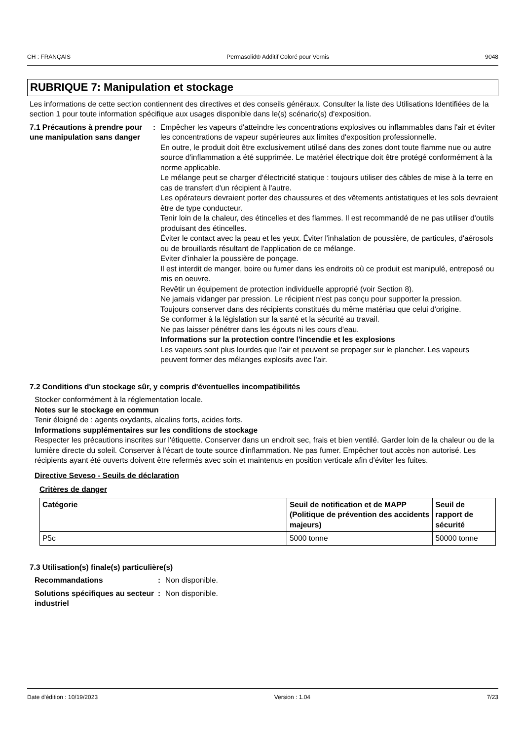CH : FRANÇAIS Permasolid® Additif Coloré pour Vernis 9048
RUBRIQUE 7: Manipulation et stockage
Les informations de cette section contiennent des directives et des conseils généraux. Consulter la liste des Utilisations Identifiées de la section 1 pour toute information spécifique aux usages disponible dans le(s) scénario(s) d'exposition.
7.1 Précautions à prendre pour une manipulation sans danger
: Empêcher les vapeurs d'atteindre les concentrations explosives ou inflammables dans l'air et éviter les concentrations de vapeur supérieures aux limites d'exposition professionnelle.
En outre, le produit doit être exclusivement utilisé dans des zones dont toute flamme nue ou autre source d'inflammation a été supprimée. Le matériel électrique doit être protégé conformément à la norme applicable.
Le mélange peut se charger d'électricité statique : toujours utiliser des câbles de mise à la terre en cas de transfert d'un récipient à l'autre.
Les opérateurs devraient porter des chaussures et des vêtements antistatiques et les sols devraient être de type conducteur.
Tenir loin de la chaleur, des étincelles et des flammes. Il est recommandé de ne pas utiliser d'outils produisant des étincelles.
Éviter le contact avec la peau et les yeux. Éviter l'inhalation de poussière, de particules, d'aérosols ou de brouillards résultant de l'application de ce mélange.
Eviter d'inhaler la poussière de ponçage.
Il est interdit de manger, boire ou fumer dans les endroits où ce produit est manipulé, entreposé ou mis en oeuvre.
Revêtir un équipement de protection individuelle approprié (voir Section 8).
Ne jamais vidanger par pression. Le récipient n'est pas conçu pour supporter la pression.
Toujours conserver dans des récipients constitués du même matériau que celui d'origine.
Se conformer à la législation sur la santé et la sécurité au travail.
Ne pas laisser pénétrer dans les égouts ni les cours d’eau.
Informations sur la protection contre l'incendie et les explosions
Les vapeurs sont plus lourdes que l'air et peuvent se propager sur le plancher. Les vapeurs peuvent former des mélanges explosifs avec l'air.
7.2 Conditions d'un stockage sûr, y compris d'éventuelles incompatibilités
Stocker conformément à la réglementation locale.
Notes sur le stockage en commun
Tenir éloigné de : agents oxydants, alcalins forts, acides forts.
Informations supplémentaires sur les conditions de stockage
Respecter les précautions inscrites sur l'étiquette. Conserver dans un endroit sec, frais et bien ventilé. Garder loin de la chaleur ou de la lumière directe du soleil. Conserver à l'écart de toute source d'inflammation. Ne pas fumer. Empêcher tout accès non autorisé. Les récipients ayant été ouverts doivent être refermés avec soin et maintenus en position verticale afin d'éviter les fuites.
Directive Seveso - Seuils de déclaration
Critères de danger
| Catégorie | Seuil de notification et de MAPP (Politique de prévention des accidents majeurs) | Seuil de rapport de sécurité |
| --- | --- | --- |
| P5c | 5000 tonne | 50000 tonne |
7.3 Utilisation(s) finale(s) particulière(s)
Recommandations : Non disponible.
Solutions spécifiques au secteur industriel
: Non disponible.
Date d'édition : 10/19/2023 Version : 1.04 7/23